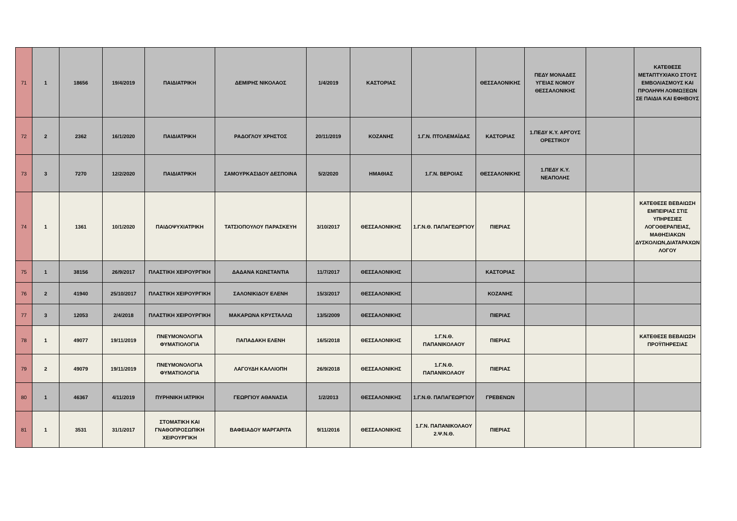| 71 | 1 | 18656 | 19/4/2019 | ΠΑΙΔΙΑΤΡΙΚΗ | ΔΕΜΙΡΗΣ ΝΙΚΟΛΑΟΣ | 1/4/2019 | ΚΑΣΤΟΡΙΑΣ | | ΘΕΣΣΑΛΟΝΙΚΗΣ | ΠΕΔΥ ΜΟΝΑΔΕΣ ΥΓΕΙΑΣ ΝΟΜΟΥ ΘΕΣΣΑΛΟΝΙΚΗΣ | | ΚΑΤΕΘΕΣΕ ΜΕΤΑΠΤΥΧΙΑΚΟ ΣΤΟΥΣ ΕΜΒΟΛΙΑΣΜΟΥΣ ΚΑΙ ΠΡΟΛΗΨΗ ΛΟΙΜΩΞΕΩΝ ΣΕ ΠΑΙΔΙΑ ΚΑΙ ΕΦΗΒΟΥΣ |
| 72 | 2 | 2362 | 16/1/2020 | ΠΑΙΔΙΑΤΡΙΚΗ | ΡΑΔΟΓΛΟΥ ΧΡΗΣΤΟΣ | 20/11/2019 | ΚΟΖΑΝΗΣ | 1.Γ.Ν. ΠΤΟΛΕΜΑΪΔΑΣ | ΚΑΣΤΟΡΙΑΣ | 1.ΠΕΔΥ Κ.Υ. ΑΡΓΟΥΣ ΟΡΕΣΤΙΚΟΥ | | |
| 73 | 3 | 7270 | 12/2/2020 | ΠΑΙΔΙΑΤΡΙΚΗ | ΣΑΜΟΥΡΚΑΣΙΔΟΥ ΔΕΣΠΟΙΝΑ | 5/2/2020 | ΗΜΑΘΙΑΣ | 1.Γ.Ν. ΒΕΡΟΙΑΣ | ΘΕΣΣΑΛΟΝΙΚΗΣ | 1.ΠΕΔΥ Κ.Υ. ΝΕΑΠΟΛΗΣ | | |
| 74 | 1 | 1361 | 10/1/2020 | ΠΑΙΔΟΨΥΧΙΑΤΡΙΚΗ | ΤΑΤΣΙΟΠΟΥΛΟΥ ΠΑΡΑΣΚΕΥΗ | 3/10/2017 | ΘΕΣΣΑΛΟΝΙΚΗΣ | 1.Γ.Ν.Θ. ΠΑΠΑΓΕΩΡΓΙΟΥ | ΠΙΕΡΙΑΣ | | | ΚΑΤΕΘΕΣΕ ΒΕΒΑΙΩΣΗ ΕΜΠΕΙΡΙΑΣ ΣΤΙΣ ΥΠΗΡΕΣΙΕΣ ΛΟΓΟΘΕΡΑΠΕΙΑΣ, ΜΑΘΗΣΙΑΚΩΝ ΔΥΣΚΟΛΙΩΝ,ΔΙΑΤΑΡΑΧΩΝ ΛΟΓΟΥ |
| 75 | 1 | 38156 | 26/9/2017 | ΠΛΑΣΤΙΚΗ ΧΕΙΡΟΥΡΓΙΚΗ | ΔΑΔΑΝΑ ΚΩΝΣΤΑΝΤΙΑ | 11/7/2017 | ΘΕΣΣΑΛΟΝΙΚΗΣ | | ΚΑΣΤΟΡΙΑΣ | | | |
| 76 | 2 | 41940 | 25/10/2017 | ΠΛΑΣΤΙΚΗ ΧΕΙΡΟΥΡΓΙΚΗ | ΣΑΛΟΝΙΚΙΔΟΥ ΕΛΕΝΗ | 15/3/2017 | ΘΕΣΣΑΛΟΝΙΚΗΣ | | ΚΟΖΑΝΗΣ | | | |
| 77 | 3 | 12053 | 2/4/2018 | ΠΛΑΣΤΙΚΗ ΧΕΙΡΟΥΡΓΙΚΗ | ΜΑΚΑΡΩΝΑ ΚΡΥΣΤΑΛΛΩ | 13/5/2009 | ΘΕΣΣΑΛΟΝΙΚΗΣ | | ΠΙΕΡΙΑΣ | | | |
| 78 | 1 | 49077 | 19/11/2019 | ΠΝΕΥΜΟΝΟΛΟΓΙΑ ΦΥΜΑΤΙΟΛΟΓΙΑ | ΠΑΠΑΔΑΚΗ ΕΛΕΝΗ | 16/5/2018 | ΘΕΣΣΑΛΟΝΙΚΗΣ | 1.Γ.Ν.Θ. ΠΑΠΑΝΙΚΟΛΑΟΥ | ΠΙΕΡΙΑΣ | | | ΚΑΤΕΘΕΣΕ ΒΕΒΑΙΩΣΗ ΠΡΟΫΠΗΡΕΣΙΑΣ |
| 79 | 2 | 49079 | 19/11/2019 | ΠΝΕΥΜΟΝΟΛΟΓΙΑ ΦΥΜΑΤΙΟΛΟΓΙΑ | ΛΑΓΟΥΔΗ ΚΑΛΛΙΟΠΗ | 26/9/2018 | ΘΕΣΣΑΛΟΝΙΚΗΣ | 1.Γ.Ν.Θ. ΠΑΠΑΝΙΚΟΛΑΟΥ | ΠΙΕΡΙΑΣ | | | |
| 80 | 1 | 46367 | 4/11/2019 | ΠΥΡΗΝΙΚΗ ΙΑΤΡΙΚΗ | ΓΕΩΡΓΙΟΥ ΑΘΑΝΑΣΙΑ | 1/2/2013 | ΘΕΣΣΑΛΟΝΙΚΗΣ | 1.Γ.Ν.Θ. ΠΑΠΑΓΕΩΡΓΙΟΥ | ΓΡΕΒΕΝΩΝ | | | |
| 81 | 1 | 3531 | 31/1/2017 | ΣΤΟΜΑΤΙΚΗ ΚΑΙ ΓΝΑΘΟΠΡΟΣΩΠΙΚΗ ΧΕΙΡΟΥΡΓΙΚΗ | ΒΑΦΕΙΑΔΟΥ ΜΑΡΓΑΡΙΤΑ | 9/11/2016 | ΘΕΣΣΑΛΟΝΙΚΗΣ | 1.Γ.Ν. ΠΑΠΑΝΙΚΟΛΑΟΥ 2.Ψ.Ν.Θ. | ΠΙΕΡΙΑΣ | | | |